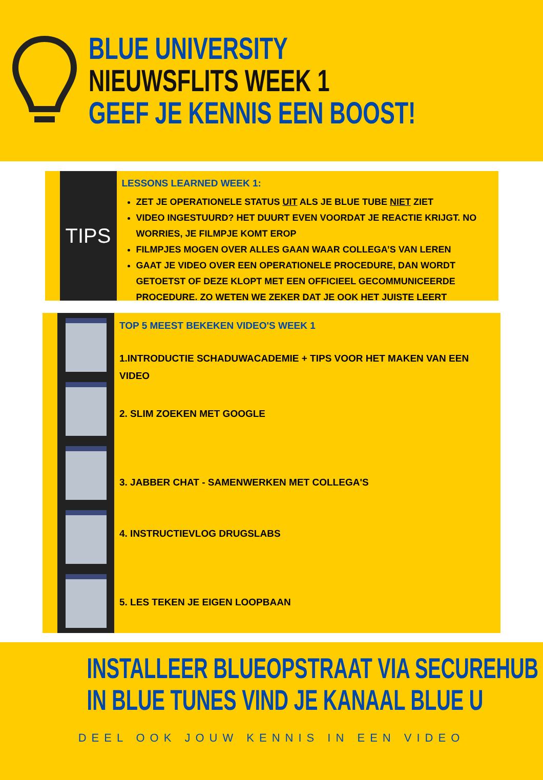BLUE UNIVERSITY
NIEUWSFLITS WEEK 1
GEEF JE KENNIS EEN BOOST!
TIPS
LESSONS LEARNED WEEK 1:
ZET JE OPERATIONELE STATUS UIT ALS JE BLUE TUBE NIET ZIET
VIDEO INGESTUURD? HET DUURT EVEN VOORDAT JE REACTIE KRIJGT. NO WORRIES, JE FILMPJE KOMT EROP
FILMPJES MOGEN OVER ALLES GAAN WAAR COLLEGA’S VAN LEREN
GAAT JE VIDEO OVER EEN OPERATIONELE PROCEDURE, DAN WORDT GETOETST OF DEZE KLOPT MET EEN OFFICIEEL GECOMMUNICEERDE PROCEDURE. ZO WETEN WE ZEKER DAT JE OOK HET JUISTE LEERT
TOP 5 MEEST BEKEKEN VIDEO'S WEEK 1
1.INTRODUCTIE SCHADUWACADEMIE + TIPS VOOR HET MAKEN VAN EEN VIDEO
2. SLIM ZOEKEN MET GOOGLE
3. JABBER CHAT - SAMENWERKEN MET COLLEGA'S
4. INSTRUCTIEVLOG DRUGSLABS
5. LES TEKEN JE EIGEN LOOPBAAN
INSTALLEER BLUEOPSTRAAT VIA SECUREHUB
IN BLUE TUNES VIND JE KANAAL BLUE U
DEEL OOK JOUW KENNIS IN EEN VIDEO